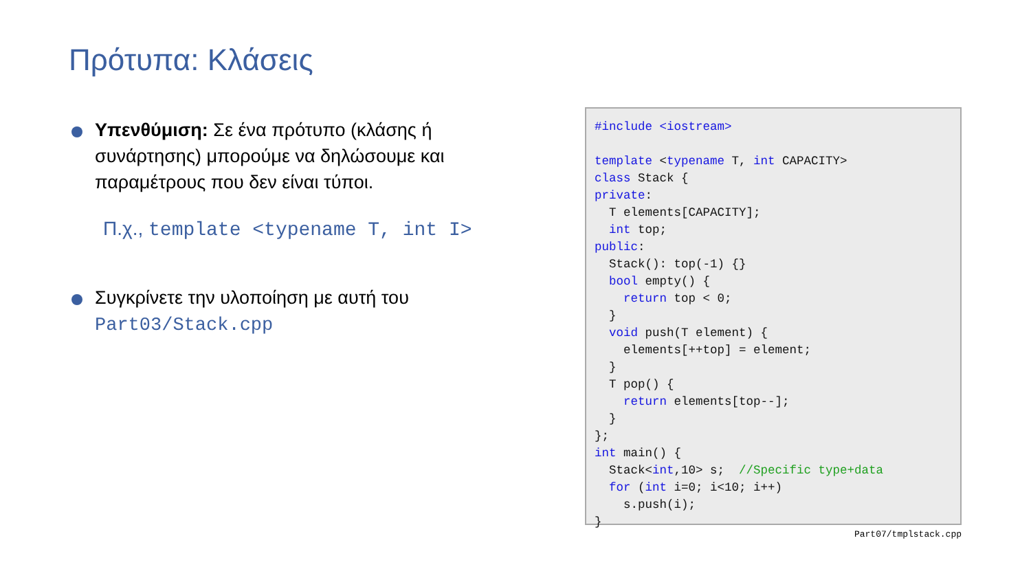Πρότυπα: Κλάσεις
Υπενθύμιση: Σε ένα πρότυπο (κλάσης ή συνάρτησης) μπορούμε να δηλώσουμε και παραμέτρους που δεν είναι τύποι.
Π.χ., template <typename T, int I>
Συγκρίνετε την υλοποίηση με αυτή του Part03/Stack.cpp
#include <iostream>

template <typename T, int CAPACITY>
class Stack {
private:
  T elements[CAPACITY];
  int top;
public:
  Stack(): top(-1) {}
  bool empty() {
    return top < 0;
  }
  void push(T element) {
    elements[++top] = element;
  }
  T pop() {
    return elements[top--];
  }
};
int main() {
  Stack<int,10> s;  //Specific type+data
  for (int i=0; i<10; i++)
    s.push(i);
}
Part07/tmplstack.cpp